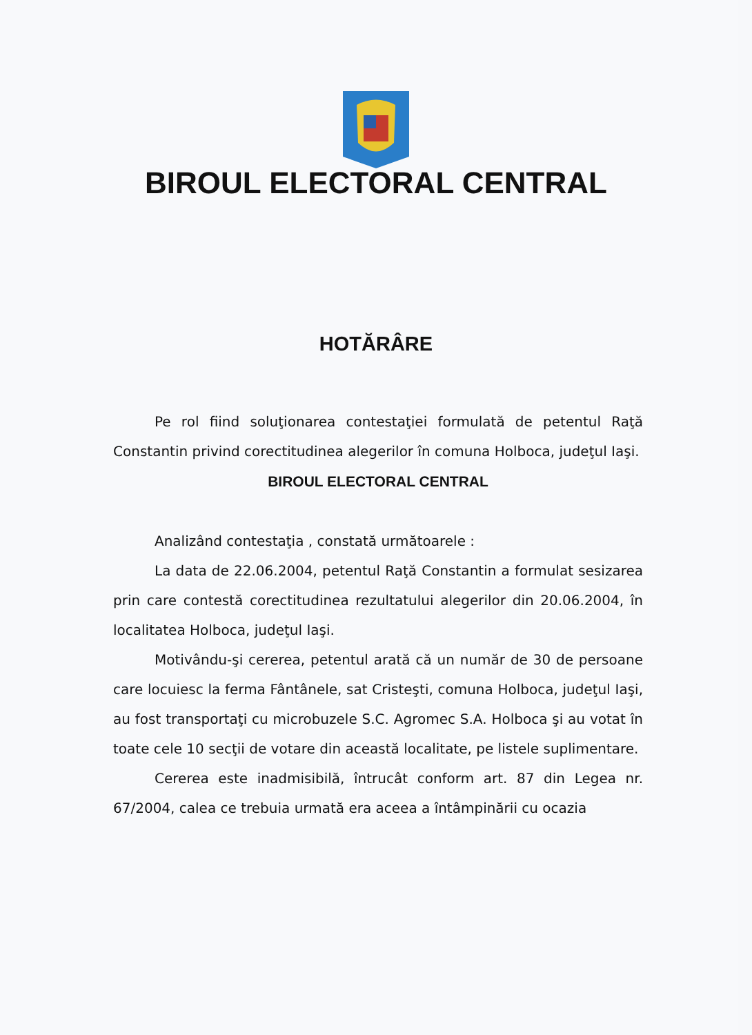BIROUL ELECTORAL CENTRAL
HOTĂRÂRE
Pe rol fiind soluţionarea contestaţiei formulată de petentul Raţă Constantin privind corectitudinea alegerilor în comuna Holboca, judeţul Iaşi.
BIROUL ELECTORAL CENTRAL
Analizând contestaţia , constată următoarele :
La data de 22.06.2004, petentul Raţă Constantin a formulat sesizarea prin care contestă corectitudinea rezultatului alegerilor din 20.06.2004, în localitatea Holboca, judeţul Iaşi.
Motivându-şi cererea, petentul arată că un număr de 30 de persoane care locuiesc la ferma Fântânele, sat Cristeşti, comuna Holboca, judeţul Iaşi, au fost transportaţi cu microbuzele S.C. Agromec S.A. Holboca şi au votat în toate cele 10 secţii de votare din această localitate, pe listele suplimentare.
Cererea este inadmisibilă, întrucât conform art. 87 din Legea nr. 67/2004, calea ce trebuia urmată era aceea a întâmpinării cu ocazia